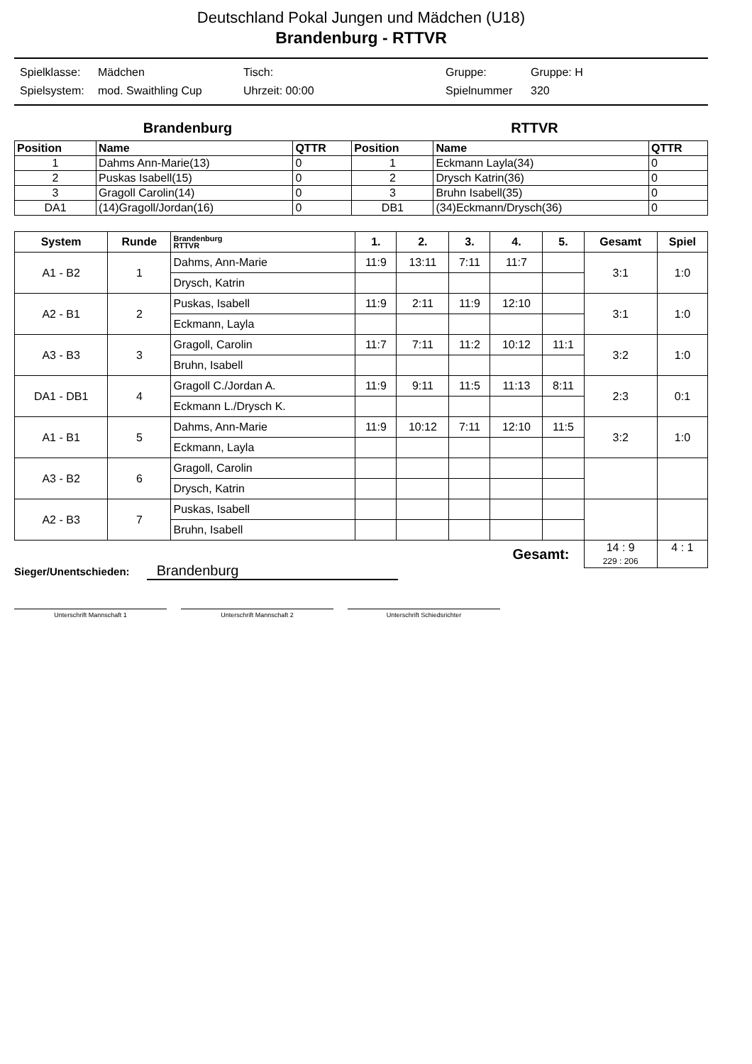Deutschland Pokal Jungen und Mädchen (U18)
Brandenburg - RTTVR
Spielklasse: Mädchen Tisch: Gruppe: Gruppe: H Spielsystem: mod. Swaithling Cup Uhrzeit: 00:00 Spielnummer 320
Brandenburg RTTVR
| Position | Name | QTTR | Position | Name | QTTR |
| --- | --- | --- | --- | --- | --- |
| 1 | Dahms Ann-Marie(13) | 0 | 1 | Eckmann Layla(34) | 0 |
| 2 | Puskas Isabell(15) | 0 | 2 | Drysch Katrin(36) | 0 |
| 3 | Gragoll Carolin(14) | 0 | 3 | Bruhn Isabell(35) | 0 |
| DA1 | (14)Gragoll/Jordan(16) | 0 | DB1 | (34)Eckmann/Drysch(36) | 0 |
| System | Runde | Brandenburg RTTVR | 1. | 2. | 3. | 4. | 5. | Gesamt | Spiel |
| --- | --- | --- | --- | --- | --- | --- | --- | --- | --- |
| A1 - B2 | 1 | Dahms, Ann-Marie | 11:9 | 13:11 | 7:11 | 11:7 | | 3:1 | 1:0 |
| | | Drysch, Katrin | | | | | | | |
| A2 - B1 | 2 | Puskas, Isabell | 11:9 | 2:11 | 11:9 | 12:10 | | 3:1 | 1:0 |
| | | Eckmann, Layla | | | | | | | |
| A3 - B3 | 3 | Gragoll, Carolin | 11:7 | 7:11 | 11:2 | 10:12 | 11:1 | 3:2 | 1:0 |
| | | Bruhn, Isabell | | | | | | | |
| DA1 - DB1 | 4 | Gragoll C./Jordan A. | 11:9 | 9:11 | 11:5 | 11:13 | 8:11 | 2:3 | 0:1 |
| | | Eckmann L./Drysch K. | | | | | | | |
| A1 - B1 | 5 | Dahms, Ann-Marie | 11:9 | 10:12 | 7:11 | 12:10 | 11:5 | 3:2 | 1:0 |
| | | Eckmann, Layla | | | | | | | |
| A3 - B2 | 6 | Gragoll, Carolin | | | | | | | |
| | | Drysch, Katrin | | | | | | | |
| A2 - B3 | 7 | Puskas, Isabell | | | | | | | |
| | | Bruhn, Isabell | | | | | | | |
| Gesamt: | | | | | | | | 14 : 9 229 : 206 | 4 : 1 |
Sieger/Unentschieden: Brandenburg
Unterschrift Mannschaft 1 Unterschrift Mannschaft 2 Unterschrift Schiedsrichter